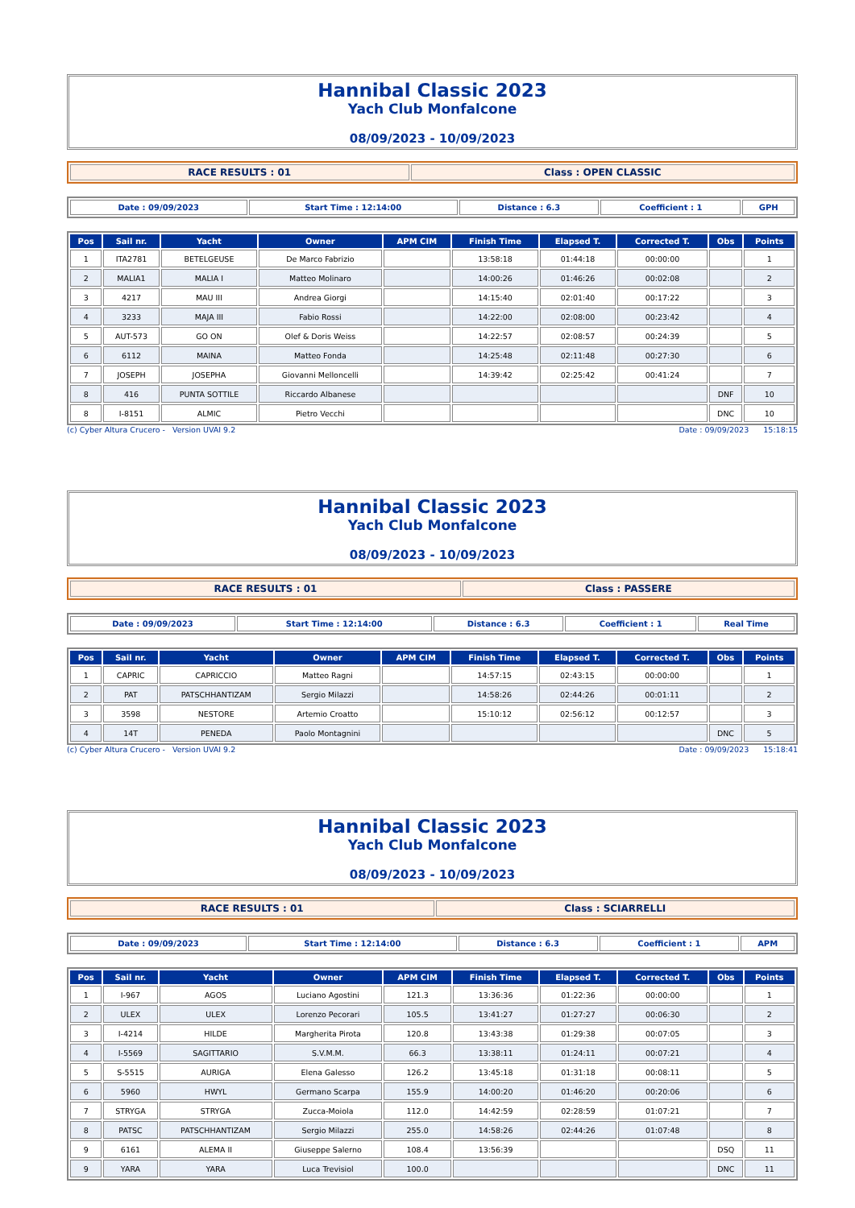Hannibal Classic 2023
Yach Club Monfalcone
08/09/2023 - 10/09/2023
| RACE RESULTS : 01 | Class : OPEN CLASSIC |
| Date : 09/09/2023 | Start Time : 12:14:00 | Distance : 6.3 | Coefficient : 1 | GPH |
| Pos | Sail nr. | Yacht | Owner | APM CIM | Finish Time | Elapsed T. | Corrected T. | Obs | Points |
| --- | --- | --- | --- | --- | --- | --- | --- | --- | --- |
| 1 | ITA2781 | BETELGEUSE | De Marco Fabrizio | | 13:58:18 | 01:44:18 | 00:00:00 | | 1 |
| 2 | MALIA1 | MALIA I | Matteo Molinaro | | 14:00:26 | 01:46:26 | 00:02:08 | | 2 |
| 3 | 4217 | MAU III | Andrea Giorgi | | 14:15:40 | 02:01:40 | 00:17:22 | | 3 |
| 4 | 3233 | MAJA III | Fabio Rossi | | 14:22:00 | 02:08:00 | 00:23:42 | | 4 |
| 5 | AUT-573 | GO ON | Olef & Doris Weiss | | 14:22:57 | 02:08:57 | 00:24:39 | | 5 |
| 6 | 6112 | MAINA | Matteo Fonda | | 14:25:48 | 02:11:48 | 00:27:30 | | 6 |
| 7 | JOSEPH | JOSEPHA | Giovanni Melloncelli | | 14:39:42 | 02:25:42 | 00:41:24 | | 7 |
| 8 | 416 | PUNTA SOTTILE | Riccardo Albanese | | | | | DNF | 10 |
| 8 | I-8151 | ALMIC | Pietro Vecchi | | | | | DNC | 10 |
(c) Cyber Altura Crucero - Version UVAI 9.2 Date : 09/09/2023 15:18:15
Hannibal Classic 2023
Yach Club Monfalcone
08/09/2023 - 10/09/2023
| RACE RESULTS : 01 | Class : PASSERE |
| Date : 09/09/2023 | Start Time : 12:14:00 | Distance : 6.3 | Coefficient : 1 | Real Time |
| Pos | Sail nr. | Yacht | Owner | APM CIM | Finish Time | Elapsed T. | Corrected T. | Obs | Points |
| --- | --- | --- | --- | --- | --- | --- | --- | --- | --- |
| 1 | CAPRIC | CAPRICCIO | Matteo Ragni | | 14:57:15 | 02:43:15 | 00:00:00 | | 1 |
| 2 | PAT | PATSCHHANTIZAM | Sergio Milazzi | | 14:58:26 | 02:44:26 | 00:01:11 | | 2 |
| 3 | 3598 | NESTORE | Artemio Croatto | | 15:10:12 | 02:56:12 | 00:12:57 | | 3 |
| 4 | 14T | PENEDA | Paolo Montagnini | | | | | DNC | 5 |
(c) Cyber Altura Crucero - Version UVAI 9.2 Date : 09/09/2023 15:18:41
Hannibal Classic 2023
Yach Club Monfalcone
08/09/2023 - 10/09/2023
| RACE RESULTS : 01 | Class : SCIARRELLI |
| Date : 09/09/2023 | Start Time : 12:14:00 | Distance : 6.3 | Coefficient : 1 | APM |
| Pos | Sail nr. | Yacht | Owner | APM CIM | Finish Time | Elapsed T. | Corrected T. | Obs | Points |
| --- | --- | --- | --- | --- | --- | --- | --- | --- | --- |
| 1 | I-967 | AGOS | Luciano Agostini | 121.3 | 13:36:36 | 01:22:36 | 00:00:00 | | 1 |
| 2 | ULEX | ULEX | Lorenzo Pecorari | 105.5 | 13:41:27 | 01:27:27 | 00:06:30 | | 2 |
| 3 | I-4214 | HILDE | Margherita Pirota | 120.8 | 13:43:38 | 01:29:38 | 00:07:05 | | 3 |
| 4 | I-5569 | SAGITTARIO | S.V.M.M. | 66.3 | 13:38:11 | 01:24:11 | 00:07:21 | | 4 |
| 5 | S-5515 | AURIGA | Elena Galesso | 126.2 | 13:45:18 | 01:31:18 | 00:08:11 | | 5 |
| 6 | 5960 | HWYL | Germano Scarpa | 155.9 | 14:00:20 | 01:46:20 | 00:20:06 | | 6 |
| 7 | STRYGA | STRYGA | Zucca-Moiola | 112.0 | 14:42:59 | 02:28:59 | 01:07:21 | | 7 |
| 8 | PATSC | PATSCHHANTIZAM | Sergio Milazzi | 255.0 | 14:58:26 | 02:44:26 | 01:07:48 | | 8 |
| 9 | 6161 | ALEMA II | Giuseppe Salerno | 108.4 | 13:56:39 | | | DSQ | 11 |
| 9 | YARA | YARA | Luca Trevisiol | 100.0 | | | | DNC | 11 |